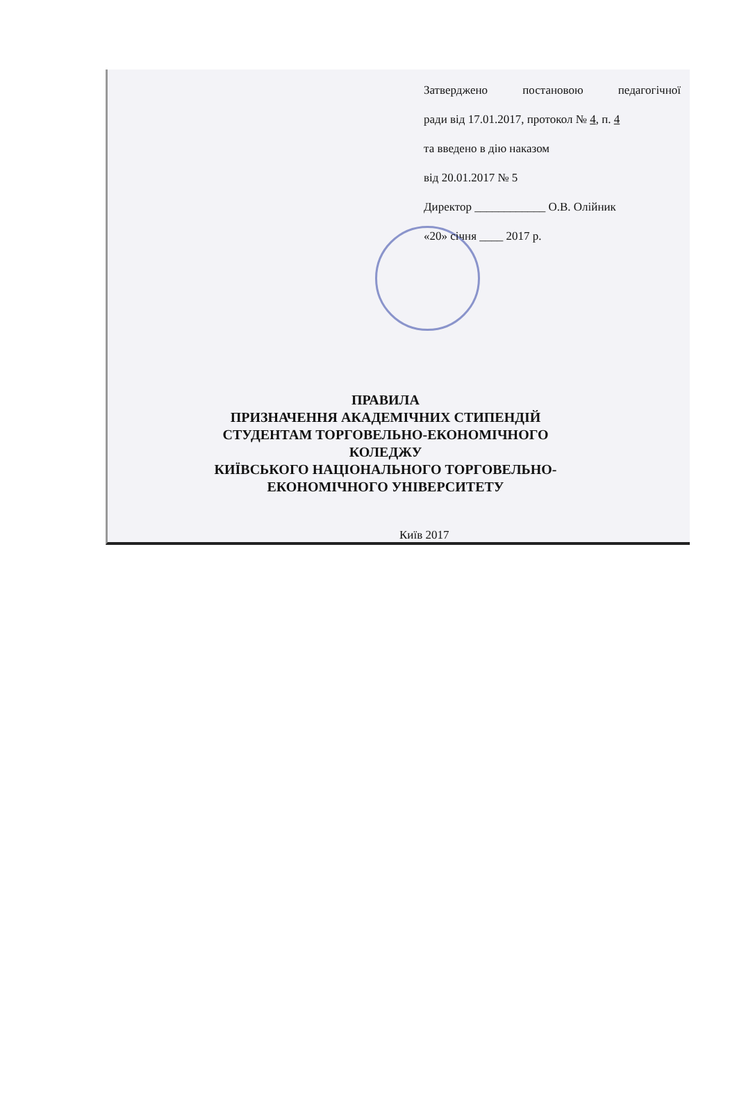Затверджено постановою педагогічної
ради від 17.01.2017, протокол № 4, п. 4
та введено в дію наказом
від 20.01.2017 № 5
Директор ____________ О.В. Олійник
«20» січня ____ 2017 р.
ПРАВИЛА
ПРИЗНАЧЕННЯ АКАДЕМІЧНИХ СТИПЕНДІЙ
СТУДЕНТАМ ТОРГОВЕЛЬНО-ЕКОНОМІЧНОГО КОЛЕДЖУ
КИЇВСЬКОГО НАЦІОНАЛЬНОГО ТОРГОВЕЛЬНО-
ЕКОНОМІЧНОГО УНІВЕРСИТЕТУ
Київ 2017